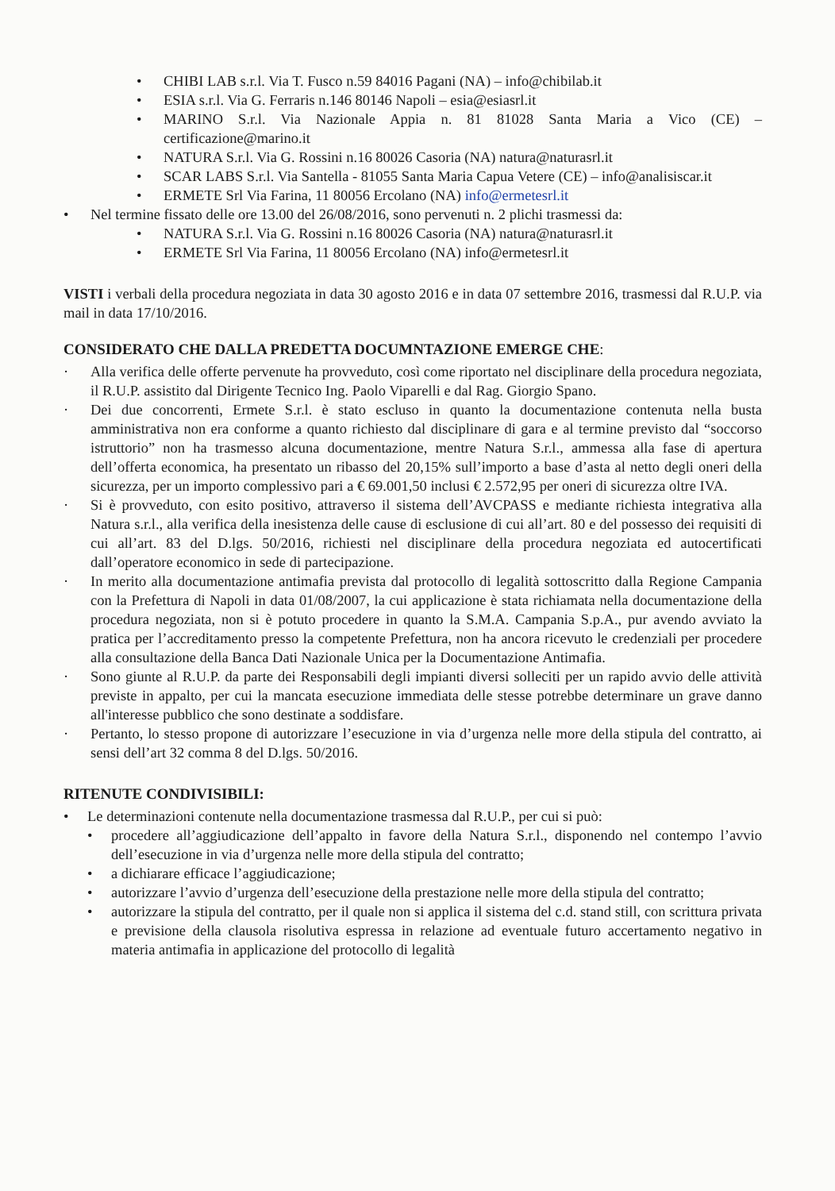• CHIBI LAB s.r.l. Via T. Fusco n.59 84016 Pagani (NA) – info@chibilab.it
• ESIA s.r.l. Via G. Ferraris n.146 80146 Napoli – esia@esiasrl.it
• MARINO S.r.l. Via Nazionale Appia n. 81 81028 Santa Maria a Vico (CE) – certificazione@marino.it
• NATURA S.r.l. Via G. Rossini n.16 80026 Casoria (NA) natura@naturasrl.it
• SCAR LABS S.r.l. Via Santella - 81055 Santa Maria Capua Vetere (CE) – info@analisiscar.it
• ERMETE Srl Via Farina, 11 80056 Ercolano (NA) info@ermetesrl.it
• Nel termine fissato delle ore 13.00 del 26/08/2016, sono pervenuti n. 2 plichi trasmessi da:
• NATURA S.r.l. Via G. Rossini n.16 80026 Casoria (NA) natura@naturasrl.it
• ERMETE Srl Via Farina, 11 80056 Ercolano (NA) info@ermetesrl.it
VISTI i verbali della procedura negoziata in data 30 agosto 2016 e in data 07 settembre 2016, trasmessi dal R.U.P. via mail in data 17/10/2016.
CONSIDERATO CHE DALLA PREDETTA DOCUMNTAZIONE EMERGE CHE:
· Alla verifica delle offerte pervenute ha provveduto, così come riportato nel disciplinare della procedura negoziata, il R.U.P. assistito dal Dirigente Tecnico Ing. Paolo Viparelli e dal Rag. Giorgio Spano.
· Dei due concorrenti, Ermete S.r.l. è stato escluso in quanto la documentazione contenuta nella busta amministrativa non era conforme a quanto richiesto dal disciplinare di gara e al termine previsto dal “soccorso istruttorio” non ha trasmesso alcuna documentazione, mentre Natura S.r.l., ammessa alla fase di apertura dell’offerta economica, ha presentato un ribasso del 20,15% sull’importo a base d’asta al netto degli oneri della sicurezza, per un importo complessivo pari a € 69.001,50 inclusi € 2.572,95 per oneri di sicurezza oltre IVA.
· Si è provveduto, con esito positivo, attraverso il sistema dell’AVCPASS e mediante richiesta integrativa alla Natura s.r.l., alla verifica della inesistenza delle cause di esclusione di cui all’art. 80 e del possesso dei requisiti di cui all’art. 83 del D.lgs. 50/2016, richiesti nel disciplinare della procedura negoziata ed autocertificati dall’operatore economico in sede di partecipazione.
· In merito alla documentazione antimafia prevista dal protocollo di legalità sottoscritto dalla Regione Campania con la Prefettura di Napoli in data 01/08/2007, la cui applicazione è stata richiamata nella documentazione della procedura negoziata, non si è potuto procedere in quanto la S.M.A. Campania S.p.A., pur avendo avviato la pratica per l’accreditamento presso la competente Prefettura, non ha ancora ricevuto le credenziali per procedere alla consultazione della Banca Dati Nazionale Unica per la Documentazione Antimafia.
· Sono giunte al R.U.P. da parte dei Responsabili degli impianti diversi solleciti per un rapido avvio delle attività previste in appalto, per cui la mancata esecuzione immediata delle stesse potrebbe determinare un grave danno all'interesse pubblico che sono destinate a soddisfare.
· Pertanto, lo stesso propone di autorizzare l’esecuzione in via d’urgenza nelle more della stipula del contratto, ai sensi dell’art 32 comma 8 del D.lgs. 50/2016.
RITENUTE CONDIVISIBILI:
• Le determinazioni contenute nella documentazione trasmessa dal R.U.P., per cui si può:
• procedere all’aggiudicazione dell’appalto in favore della Natura S.r.l., disponendo nel contempo l’avvio dell’esecuzione in via d’urgenza nelle more della stipula del contratto;
• a dichiarare efficace l’aggiudicazione;
• autorizzare l’avvio d’urgenza dell’esecuzione della prestazione nelle more della stipula del contratto;
• autorizzare la stipula del contratto, per il quale non si applica il sistema del c.d. stand still, con scrittura privata e previsione della clausola risolutiva espressa in relazione ad eventuale futuro accertamento negativo in materia antimafia in applicazione del protocollo di legalità